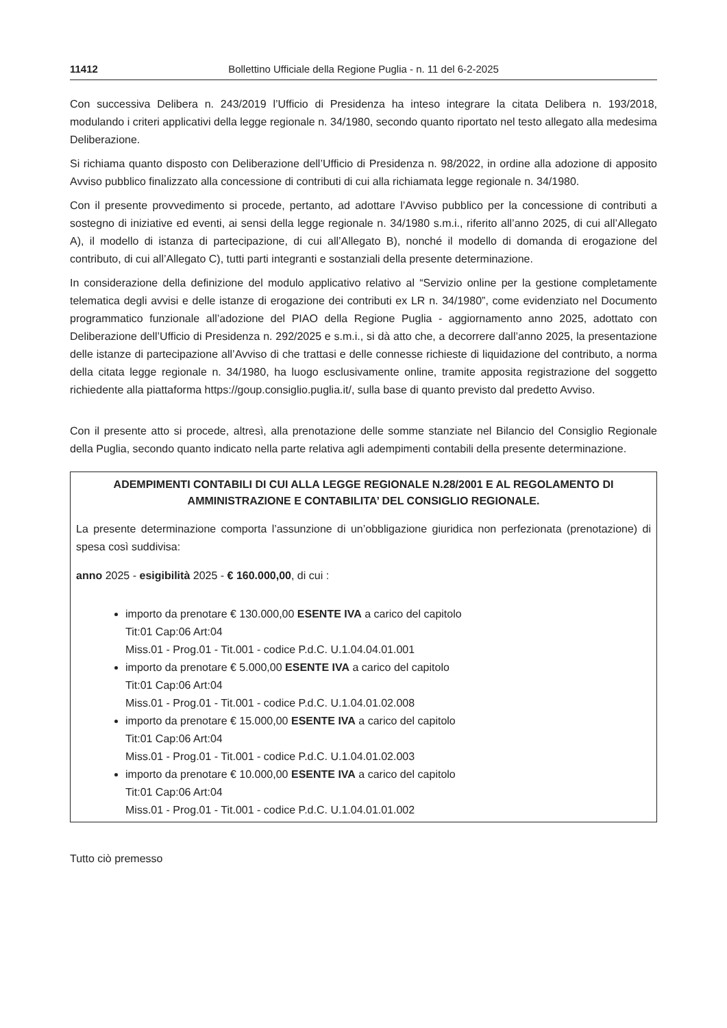11412 Bollettino Ufficiale della Regione Puglia - n. 11 del 6-2-2025
Con successiva Delibera n. 243/2019 l’Ufficio di Presidenza ha inteso integrare la citata Delibera n. 193/2018, modulando i criteri applicativi della legge regionale n. 34/1980, secondo quanto riportato nel testo allegato alla medesima Deliberazione.
Si richiama quanto disposto con Deliberazione dell’Ufficio di Presidenza n. 98/2022, in ordine alla adozione di apposito Avviso pubblico finalizzato alla concessione di contributi di cui alla richiamata legge regionale n. 34/1980.
Con il presente provvedimento si procede, pertanto, ad adottare l’Avviso pubblico per la concessione di contributi a sostegno di iniziative ed eventi, ai sensi della legge regionale n. 34/1980 s.m.i., riferito all’anno 2025, di cui all’Allegato A), il modello di istanza di partecipazione, di cui all’Allegato B), nonché il modello di domanda di erogazione del contributo, di cui all’Allegato C), tutti parti integranti e sostanziali della presente determinazione.
In considerazione della definizione del modulo applicativo relativo al “Servizio online per la gestione completamente telematica degli avvisi e delle istanze di erogazione dei contributi ex LR n. 34/1980”, come evidenziato nel Documento programmatico funzionale all’adozione del PIAO della Regione Puglia - aggiornamento anno 2025, adottato con Deliberazione dell’Ufficio di Presidenza n. 292/2025 e s.m.i., si dà atto che, a decorrere dall’anno 2025, la presentazione delle istanze di partecipazione all’Avviso di che trattasi e delle connesse richieste di liquidazione del contributo, a norma della citata legge regionale n. 34/1980, ha luogo esclusivamente online, tramite apposita registrazione del soggetto richiedente alla piattaforma https://goup.consiglio.puglia.it/, sulla base di quanto previsto dal predetto Avviso.
Con il presente atto si procede, altresì, alla prenotazione delle somme stanziate nel Bilancio del Consiglio Regionale della Puglia, secondo quanto indicato nella parte relativa agli adempimenti contabili della presente determinazione.
ADEMPIMENTI CONTABILI DI CUI ALLA LEGGE REGIONALE N.28/2001 E AL REGOLAMENTO DI AMMINISTRAZIONE E CONTABILITA’ DEL CONSIGLIO REGIONALE.
La presente determinazione comporta l’assunzione di un’obbligazione giuridica non perfezionata (prenotazione) di spesa così suddivisa:
anno 2025 - esigibilità 2025 - € 160.000,00, di cui :
importo da prenotare € 130.000,00 ESENTE IVA a carico del capitolo
Tit:01 Cap:06 Art:04
Miss.01 - Prog.01 - Tit.001 - codice P.d.C. U.1.04.04.01.001
importo da prenotare € 5.000,00 ESENTE IVA a carico del capitolo
Tit:01 Cap:06 Art:04
Miss.01 - Prog.01 - Tit.001 - codice P.d.C. U.1.04.01.02.008
importo da prenotare € 15.000,00 ESENTE IVA a carico del capitolo
Tit:01 Cap:06 Art:04
Miss.01 - Prog.01 - Tit.001 - codice P.d.C. U.1.04.01.02.003
importo da prenotare € 10.000,00 ESENTE IVA a carico del capitolo
Tit:01 Cap:06 Art:04
Miss.01 - Prog.01 - Tit.001 - codice P.d.C. U.1.04.01.01.002
Tutto ciò premesso